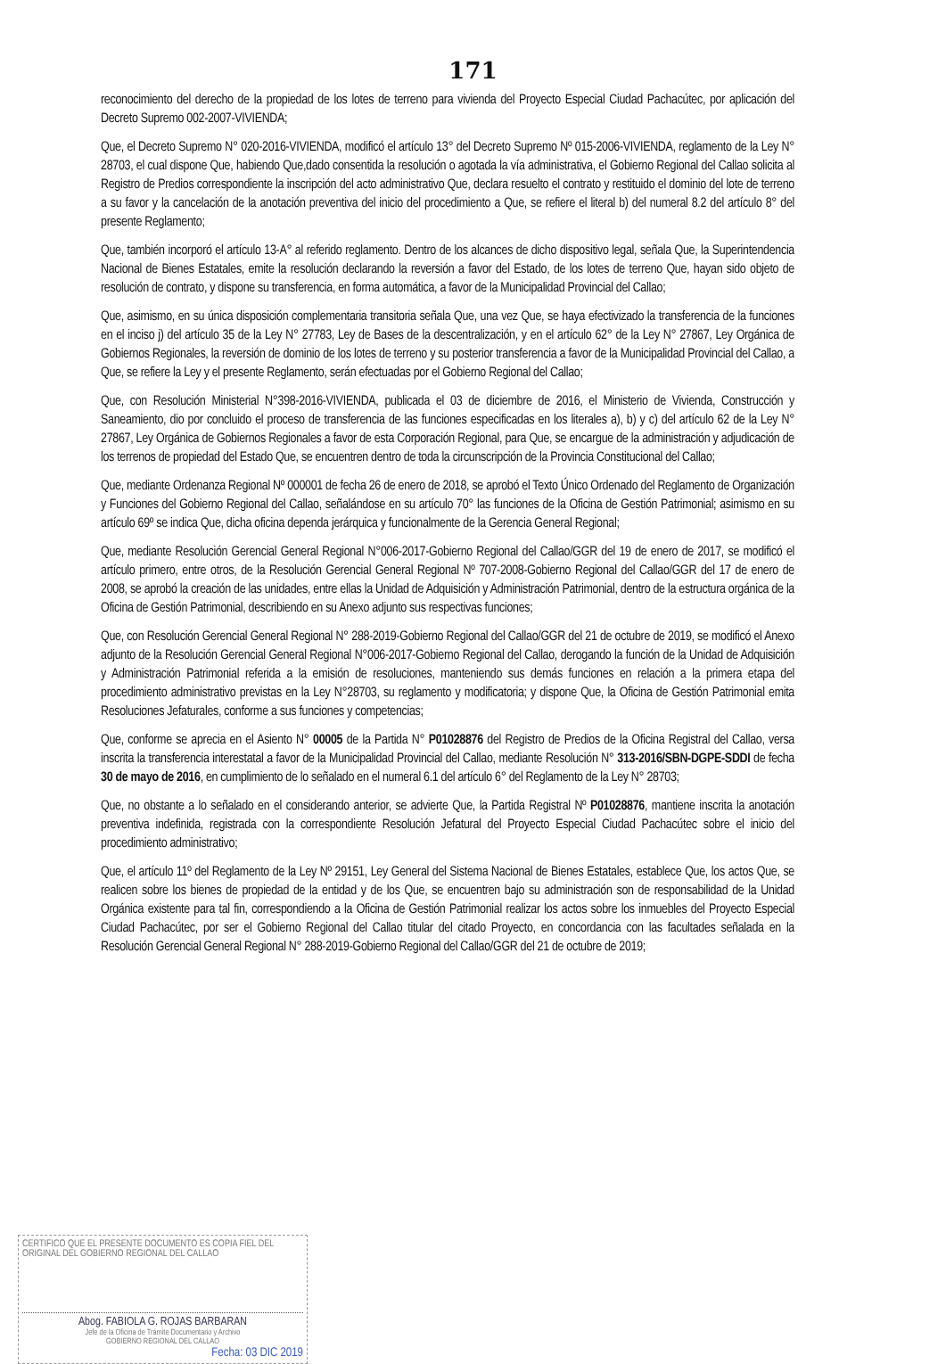171
reconocimiento del derecho de la propiedad de los lotes de terreno para vivienda del Proyecto Especial Ciudad Pachacútec, por aplicación del Decreto Supremo 002-2007-VIVIENDA;
Que, el Decreto Supremo N° 020-2016-VIVIENDA, modificó el artículo 13° del Decreto Supremo Nº 015-2006-VIVIENDA, reglamento de la Ley N° 28703, el cual dispone Que, habiendo Que,dado consentida la resolución o agotada la vía administrativa, el Gobierno Regional del Callao solicita al Registro de Predios correspondiente la inscripción del acto administrativo Que, declara resuelto el contrato y restituido el dominio del lote de terreno a su favor y la cancelación de la anotación preventiva del inicio del procedimiento a Que, se refiere el literal b) del numeral 8.2 del artículo 8° del presente Reglamento;
Que, también incorporó el artículo 13-A° al referido reglamento. Dentro de los alcances de dicho dispositivo legal, señala Que, la Superintendencia Nacional de Bienes Estatales, emite la resolución declarando la reversión a favor del Estado, de los lotes de terreno Que, hayan sido objeto de resolución de contrato, y dispone su transferencia, en forma automática, a favor de la Municipalidad Provincial del Callao;
Que, asimismo, en su única disposición complementaria transitoria señala Que, una vez Que, se haya efectivizado la transferencia de la funciones en el inciso j) del artículo 35 de la Ley N° 27783, Ley de Bases de la descentralización, y en el artículo 62° de la Ley N° 27867, Ley Orgánica de Gobiernos Regionales, la reversión de dominio de los lotes de terreno y su posterior transferencia a favor de la Municipalidad Provincial del Callao, a Que, se refiere la Ley y el presente Reglamento, serán efectuadas por el Gobierno Regional del Callao;
Que, con Resolución Ministerial N°398-2016-VIVIENDA, publicada el 03 de diciembre de 2016, el Ministerio de Vivienda, Construcción y Saneamiento, dio por concluido el proceso de transferencia de las funciones especificadas en los literales a), b) y c) del artículo 62 de la Ley N° 27867, Ley Orgánica de Gobiernos Regionales a favor de esta Corporación Regional, para Que, se encargue de la administración y adjudicación de los terrenos de propiedad del Estado Que, se encuentren dentro de toda la circunscripción de la Provincia Constitucional del Callao;
Que, mediante Ordenanza Regional Nº 000001 de fecha 26 de enero de 2018, se aprobó el Texto Único Ordenado del Reglamento de Organización y Funciones del Gobierno Regional del Callao, señalándose en su artículo 70° las funciones de la Oficina de Gestión Patrimonial; asimismo en su artículo 69º se indica Que, dicha oficina dependa jerárquica y funcionalmente de la Gerencia General Regional;
Que, mediante Resolución Gerencial General Regional N°006-2017-Gobierno Regional del Callao/GGR del 19 de enero de 2017, se modificó el artículo primero, entre otros, de la Resolución Gerencial General Regional Nº 707-2008-Gobierno Regional del Callao/GGR del 17 de enero de 2008, se aprobó la creación de las unidades, entre ellas la Unidad de Adquisición y Administración Patrimonial, dentro de la estructura orgánica de la Oficina de Gestión Patrimonial, describiendo en su Anexo adjunto sus respectivas funciones;
Que, con Resolución Gerencial General Regional N° 288-2019-Gobierno Regional del Callao/GGR del 21 de octubre de 2019, se modificó el Anexo adjunto de la Resolución Gerencial General Regional N°006-2017-Gobierno Regional del Callao, derogando la función de la Unidad de Adquisición y Administración Patrimonial referida a la emisión de resoluciones, manteniendo sus demás funciones en relación a la primera etapa del procedimiento administrativo previstas en la Ley N°28703, su reglamento y modificatoria; y dispone Que, la Oficina de Gestión Patrimonial emita Resoluciones Jefaturales, conforme a sus funciones y competencias;
Que, conforme se aprecia en el Asiento N° 00005 de la Partida N° P01028876 del Registro de Predios de la Oficina Registral del Callao, versa inscrita la transferencia interestatal a favor de la Municipalidad Provincial del Callao, mediante Resolución N° 313-2016/SBN-DGPE-SDDI de fecha 30 de mayo de 2016, en cumplimiento de lo señalado en el numeral 6.1 del artículo 6° del Reglamento de la Ley N° 28703;
Que, no obstante a lo señalado en el considerando anterior, se advierte Que, la Partida Registral Nº P01028876, mantiene inscrita la anotación preventiva indefinida, registrada con la correspondiente Resolución Jefatural del Proyecto Especial Ciudad Pachacútec sobre el inicio del procedimiento administrativo;
Que, el artículo 11º del Reglamento de la Ley Nº 29151, Ley General del Sistema Nacional de Bienes Estatales, establece Que, los actos Que, se realicen sobre los bienes de propiedad de la entidad y de los Que, se encuentren bajo su administración son de responsabilidad de la Unidad Orgánica existente para tal fin, correspondiendo a la Oficina de Gestión Patrimonial realizar los actos sobre los inmuebles del Proyecto Especial Ciudad Pachacútec, por ser el Gobierno Regional del Callao titular del citado Proyecto, en concordancia con las facultades señalada en la Resolución Gerencial General Regional N° 288-2019-Gobierno Regional del Callao/GGR del 21 de octubre de 2019;
CERTIFICO QUE EL PRESENTE DOCUMENTO ES COPIA FIEL DEL ORIGINAL DEL GOBIERNO REGIONAL DEL CALLAO
Abog. FABIOLA G. ROJAS BARBARAN
Jefe de la Oficina de Trámite Documentario y Archivo
GOBIERNO REGIONAL DEL CALLAO
Fecha: 03 DIC 2019